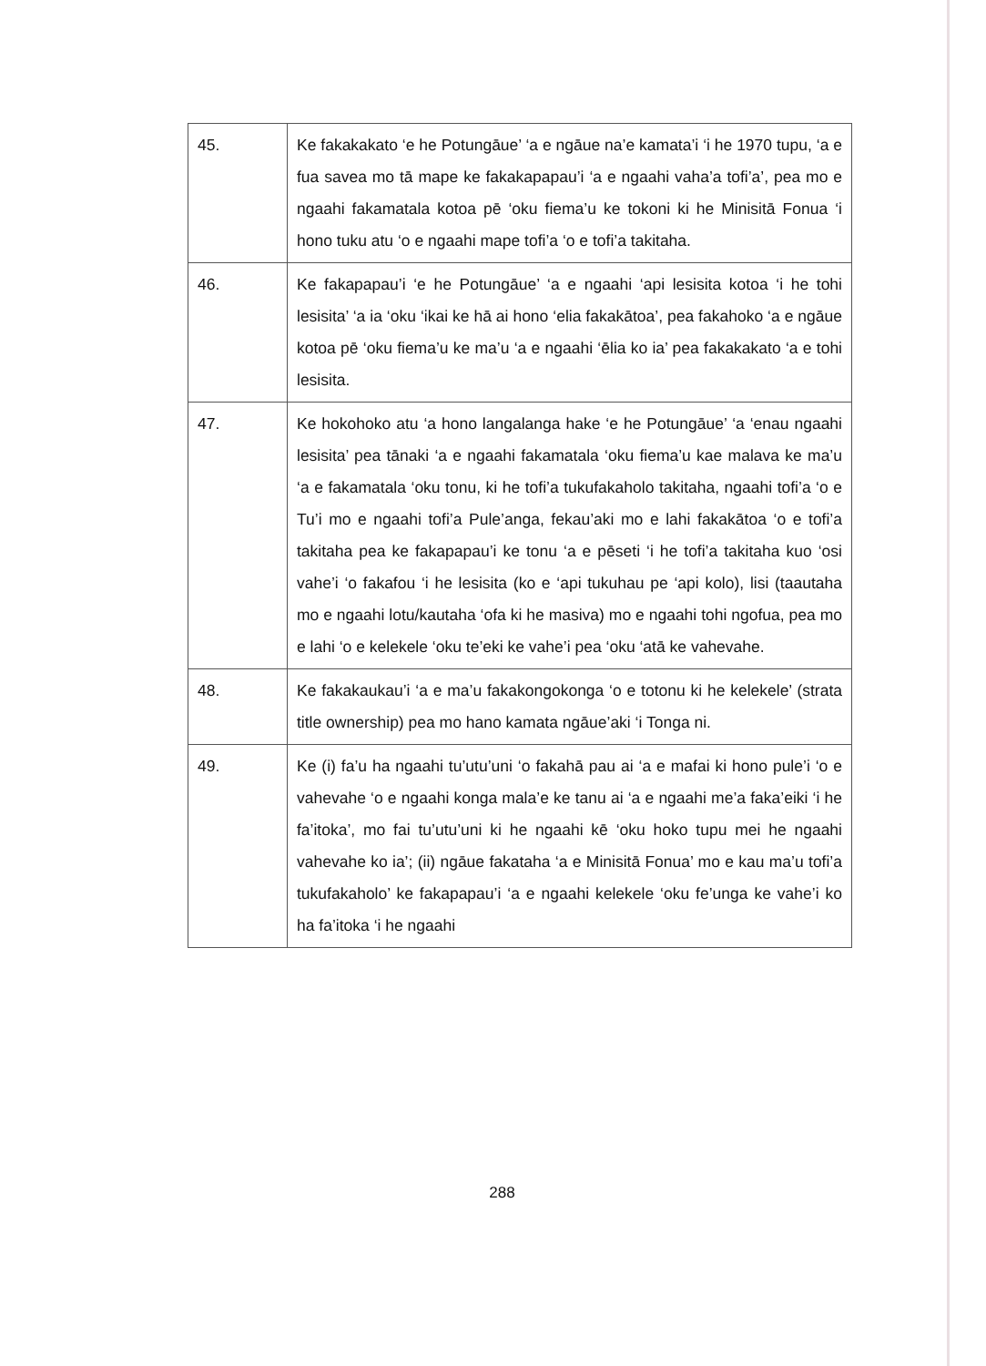| 45. | Ke fakakakato ‘e he Potungāue’ ‘a e ngāue na’e kamata’i ‘i he 1970 tupu, ‘a e fua savea mo tā mape ke fakakapapau’i ‘a e ngaahi vaha’a tofi’a’, pea mo e ngaahi fakamatala kotoa pē ‘oku fiema’u ke tokoni ki he Minisitā Fonua ‘i hono tuku atu ‘o e ngaahi mape tofi’a ‘o e tofi’a takitaha. |
| 46. | Ke fakapapau’i ‘e he Potungāue’ ‘a e ngaahi ‘api lesisita kotoa ‘i he tohi lesisita’ ‘a ia ‘oku ‘ikai ke hā ai hono ‘elia fakakātoa’, pea fakahoko ‘a e ngāue kotoa pē ‘oku fiema’u ke ma’u ‘a e ngaahi ‘ēlia ko ia’ pea fakakakato ‘a e tohi lesisita. |
| 47. | Ke hokohoko atu ‘a hono langalanga hake ‘e he Potungāue’ ‘a ‘enau ngaahi lesisita’ pea tānaki ‘a e ngaahi fakamatala ‘oku fiema’u kae malava ke ma’u ‘a e fakamatala ‘oku tonu, ki he tofi’a tukufakaholo takitaha, ngaahi tofi’a ‘o e Tu’i mo e ngaahi tofi’a Pule’anga, fekau’aki mo e lahi fakakātoa ‘o e tofi’a takitaha pea ke fakapapau’i ke tonu ‘a e pēseti ‘i he tofi’a takitaha kuo ‘osi vahe’i ‘o fakafou ‘i he lesisita (ko e ‘api tukuhau pe ‘api kolo), lisi (taautaha mo e ngaahi lotu/kautaha ‘ofa ki he masiva) mo e ngaahi tohi ngofua, pea mo e lahi ‘o e kelekele ‘oku te’eki ke vahe’i pea ‘oku ‘atā ke vahevahe. |
| 48. | Ke fakakaukau’i ‘a e ma’u fakakongokonga ‘o e totonu ki he kelekele’ (strata title ownership) pea mo hano kamata ngāue’aki ‘i Tonga ni. |
| 49. | Ke (i) fa’u ha ngaahi tu’utu’uni ‘o fakahā pau ai ‘a e mafai ki hono pule’i ‘o e vahevahe ‘o e ngaahi konga mala’e ke tanu ai ‘a e ngaahi me’a faka’eiki ‘i he fa’itoka’, mo fai tu’utu’uni ki he ngaahi kē ‘oku hoko tupu mei he ngaahi vahevahe ko ia’; (ii) ngāue fakataha ‘a e Minisitā Fonua’ mo e kau ma’u tofi’a tukufakaholo’ ke fakapapau’i ‘a e ngaahi kelekele ‘oku fe’unga ke vahe’i ko ha fa’itoka ‘i he ngaahi |
288